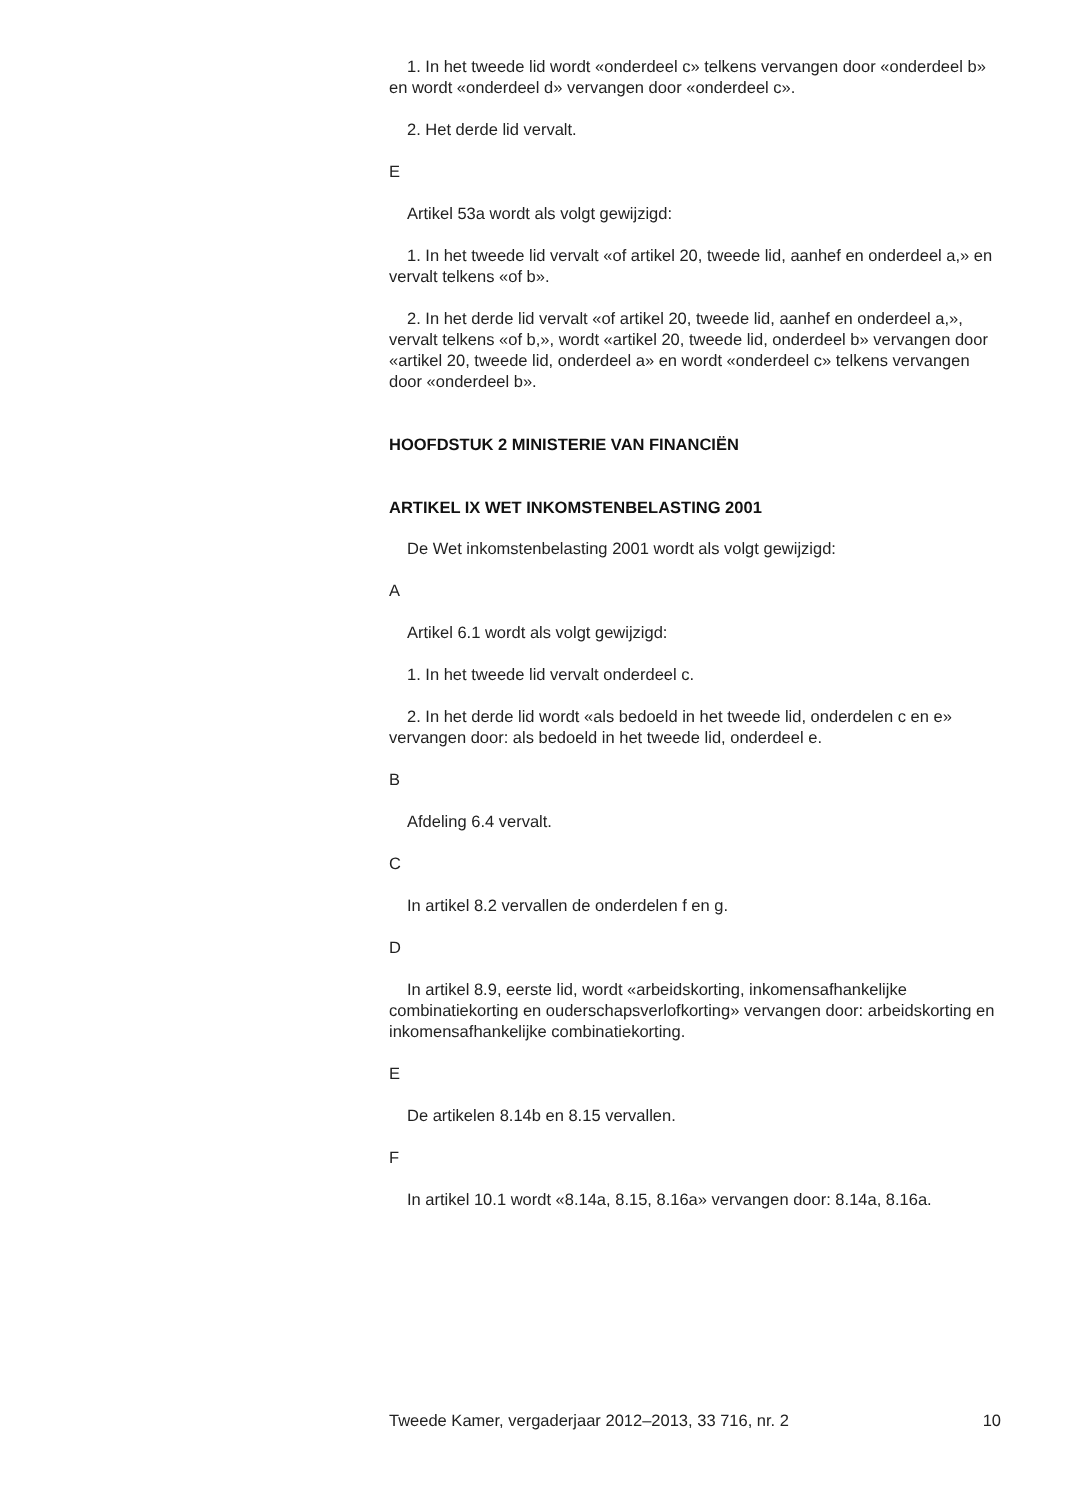1. In het tweede lid wordt «onderdeel c» telkens vervangen door «onderdeel b» en wordt «onderdeel d» vervangen door «onderdeel c».
2. Het derde lid vervalt.
E
Artikel 53a wordt als volgt gewijzigd:
1. In het tweede lid vervalt «of artikel 20, tweede lid, aanhef en onderdeel a,» en vervalt telkens «of b».
2. In het derde lid vervalt «of artikel 20, tweede lid, aanhef en onderdeel a,», vervalt telkens «of b,», wordt «artikel 20, tweede lid, onderdeel b» vervangen door «artikel 20, tweede lid, onderdeel a» en wordt «onderdeel c» telkens vervangen door «onderdeel b».
HOOFDSTUK 2 MINISTERIE VAN FINANCIËN
ARTIKEL IX WET INKOMSTENBELASTING 2001
De Wet inkomstenbelasting 2001 wordt als volgt gewijzigd:
A
Artikel 6.1 wordt als volgt gewijzigd:
1. In het tweede lid vervalt onderdeel c.
2. In het derde lid wordt «als bedoeld in het tweede lid, onderdelen c en e» vervangen door: als bedoeld in het tweede lid, onderdeel e.
B
Afdeling 6.4 vervalt.
C
In artikel 8.2 vervallen de onderdelen f en g.
D
In artikel 8.9, eerste lid, wordt «arbeidskorting, inkomensafhankelijke combinatiekorting en ouderschapsverlofkorting» vervangen door: arbeidskorting en inkomensafhankelijke combinatiekorting.
E
De artikelen 8.14b en 8.15 vervallen.
F
In artikel 10.1 wordt «8.14a, 8.15, 8.16a» vervangen door: 8.14a, 8.16a.
Tweede Kamer, vergaderjaar 2012–2013, 33 716, nr. 2 10